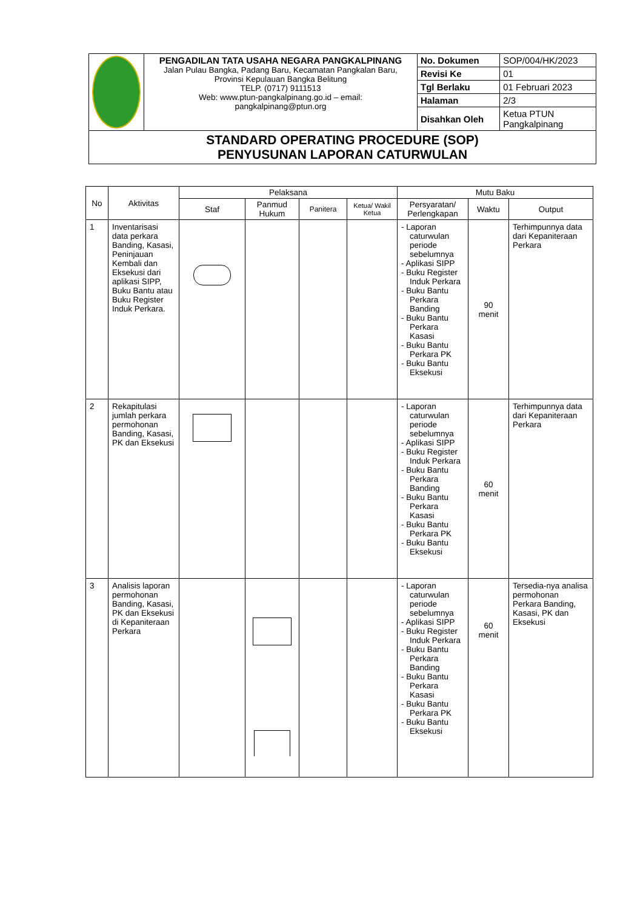| | PENGADILAN TATA USAHA NEGARA PANGKALPINANG Jalan Pulau Bangka, Padang Baru, Kecamatan Pangkalan Baru, Provinsi Kepulauan Bangka Belitung TELP. (0717) 9111513 Web: www.ptun-pangkalpinang.go.id – email: pangkalpinang@ptun.org | No. Dokumen | SOP/004/HK/2023 |
| | | Revisi Ke | 01 |
| | | Tgl Berlaku | 01 Februari 2023 |
| | | Halaman | 2/3 |
| | | Disahkan Oleh | Ketua PTUN Pangkalpinang |
| STANDARD OPERATING PROCEDURE (SOP) PENYUSUNAN LAPORAN CATURWULAN | | | |
| No | Aktivitas | Pelaksana | | | | Mutu Baku | | |
| --- | --- | --- | --- | --- | --- | --- | --- | --- |
| | | Staf | Panmud Hukum | Panitera | Ketua/ Wakil Ketua | Persyaratan/ Perlengkapan | Waktu | Output |
| 1 | Inventarisasi data perkara Banding, Kasasi, Peninjauan Kembali dan Eksekusi dari aplikasi SIPP, Buku Bantu atau Buku Register Induk Perkara. | | | | | - Laporan caturwulan periode sebelumnya - Aplikasi SIPP - Buku Register Induk Perkara - Buku Bantu Perkara Banding - Buku Bantu Perkara Kasasi - Buku Bantu Perkara PK - Buku Bantu Eksekusi | 90 menit | Terhimpunnya data dari Kepaniteraan Perkara |
| 2 | Rekapitulasi jumlah perkara permohonan Banding, Kasasi, PK dan Eksekusi | | | | | - Laporan caturwulan periode sebelumnya - Aplikasi SIPP - Buku Register Induk Perkara - Buku Bantu Perkara Banding - Buku Bantu Perkara Kasasi - Buku Bantu Perkara PK - Buku Bantu Eksekusi | 60 menit | Terhimpunnya data dari Kepaniteraan Perkara |
| 3 | Analisis laporan permohonan Banding, Kasasi, PK dan Eksekusi di Kepaniteraan Perkara | | | | | - Laporan caturwulan periode sebelumnya - Aplikasi SIPP - Buku Register Induk Perkara - Buku Bantu Perkara Banding - Buku Bantu Perkara Kasasi - Buku Bantu Perkara PK - Buku Bantu Eksekusi | 60 menit | Tersedia-nya analisa permohonan Perkara Banding, Kasasi, PK dan Eksekusi |